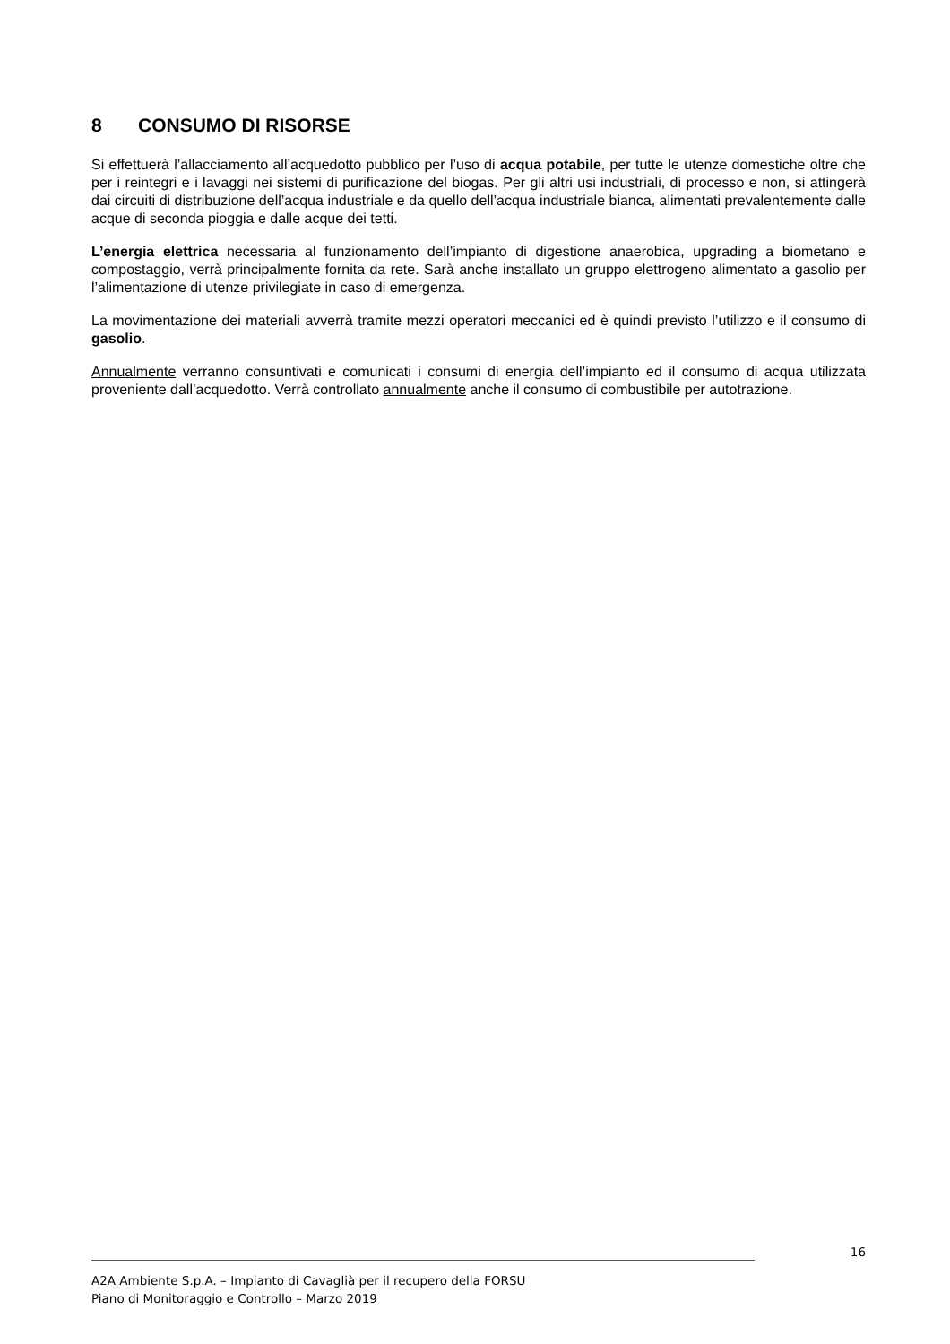8 CONSUMO DI RISORSE
Si effettuerà l’allacciamento all’acquedotto pubblico per l’uso di acqua potabile, per tutte le utenze domestiche oltre che per i reintegri e i lavaggi nei sistemi di purificazione del biogas. Per gli altri usi industriali, di processo e non, si attingerà dai circuiti di distribuzione dell’acqua industriale e da quello dell’acqua industriale bianca, alimentati prevalentemente dalle acque di seconda pioggia e dalle acque dei tetti.
L’energia elettrica necessaria al funzionamento dell’impianto di digestione anaerobica, upgrading a biometano e compostaggio, verrà principalmente fornita da rete. Sarà anche installato un gruppo elettrogeno alimentato a gasolio per l’alimentazione di utenze privilegiate in caso di emergenza.
La movimentazione dei materiali avverrà tramite mezzi operatori meccanici ed è quindi previsto l’utilizzo e il consumo di gasolio.
Annualmente verranno consuntivati e comunicati i consumi di energia dell’impianto ed il consumo di acqua utilizzata proveniente dall’acquedotto. Verrà controllato annualmente anche il consumo di combustibile per autotrazione.
16
A2A Ambiente S.p.A. – Impianto di Cavaglià per il recupero della FORSU
Piano di Monitoraggio e Controllo – Marzo 2019